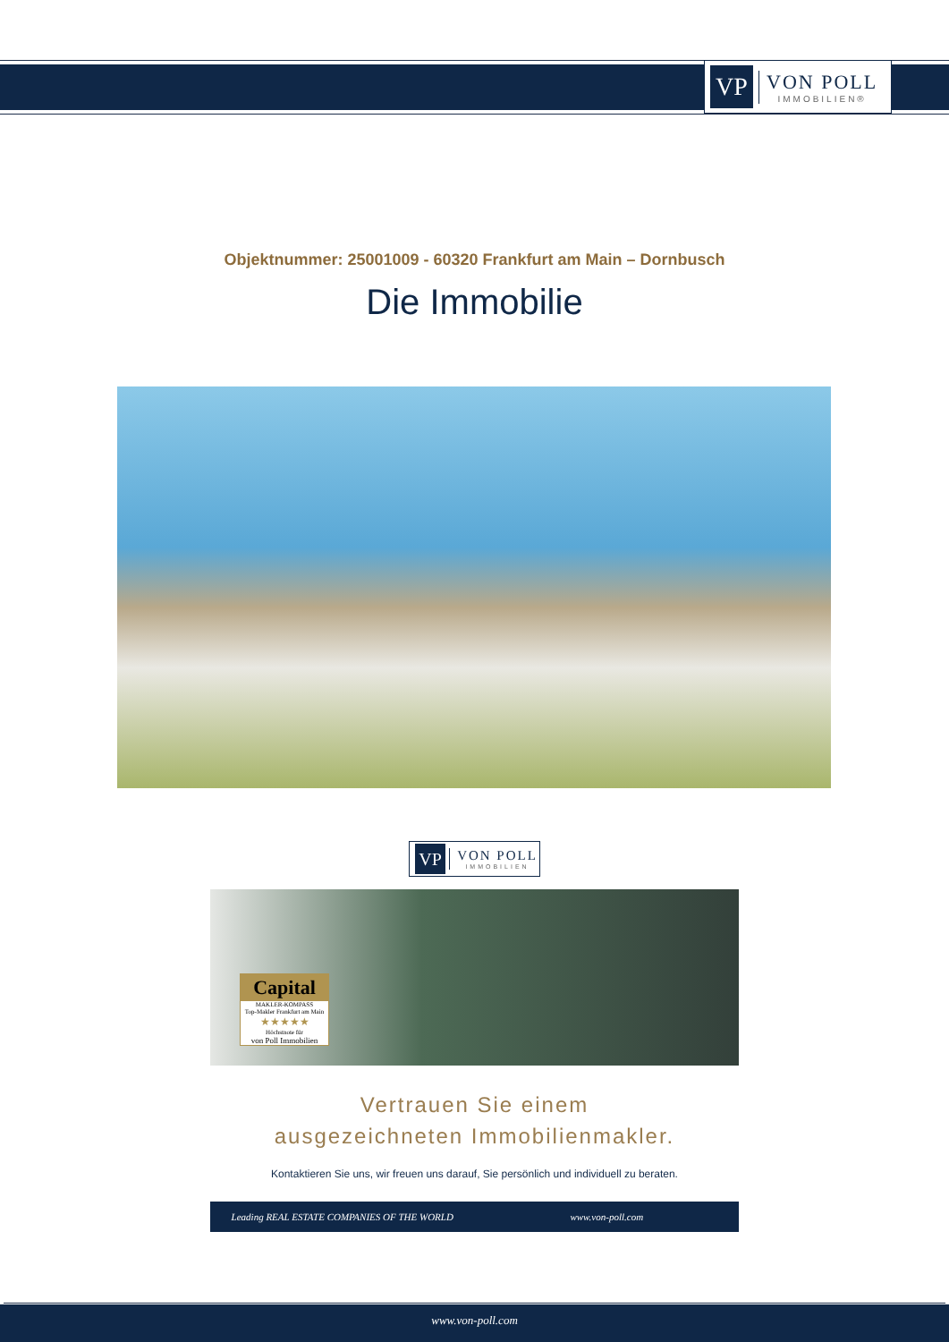VP
VON POLL
IMMOBILIEN®
Objektnummer: 25001009 - 60320 Frankfurt am Main – Dornbusch
Die Immobilie
VP
VON POLL
IMMOBILIEN
Capital
MAKLER-KOMPASS
Top-Makler Frankfurt am Main
★★★★★
Höchstnote für
von Poll Immobilien
Vertrauen Sie einem
ausgezeichneten Immobilienmakler.
Kontaktieren Sie uns, wir freuen uns darauf, Sie persönlich und individuell zu beraten.
Leading REAL ESTATE COMPANIES OF THE WORLD www.von-poll.com
www.von-poll.com